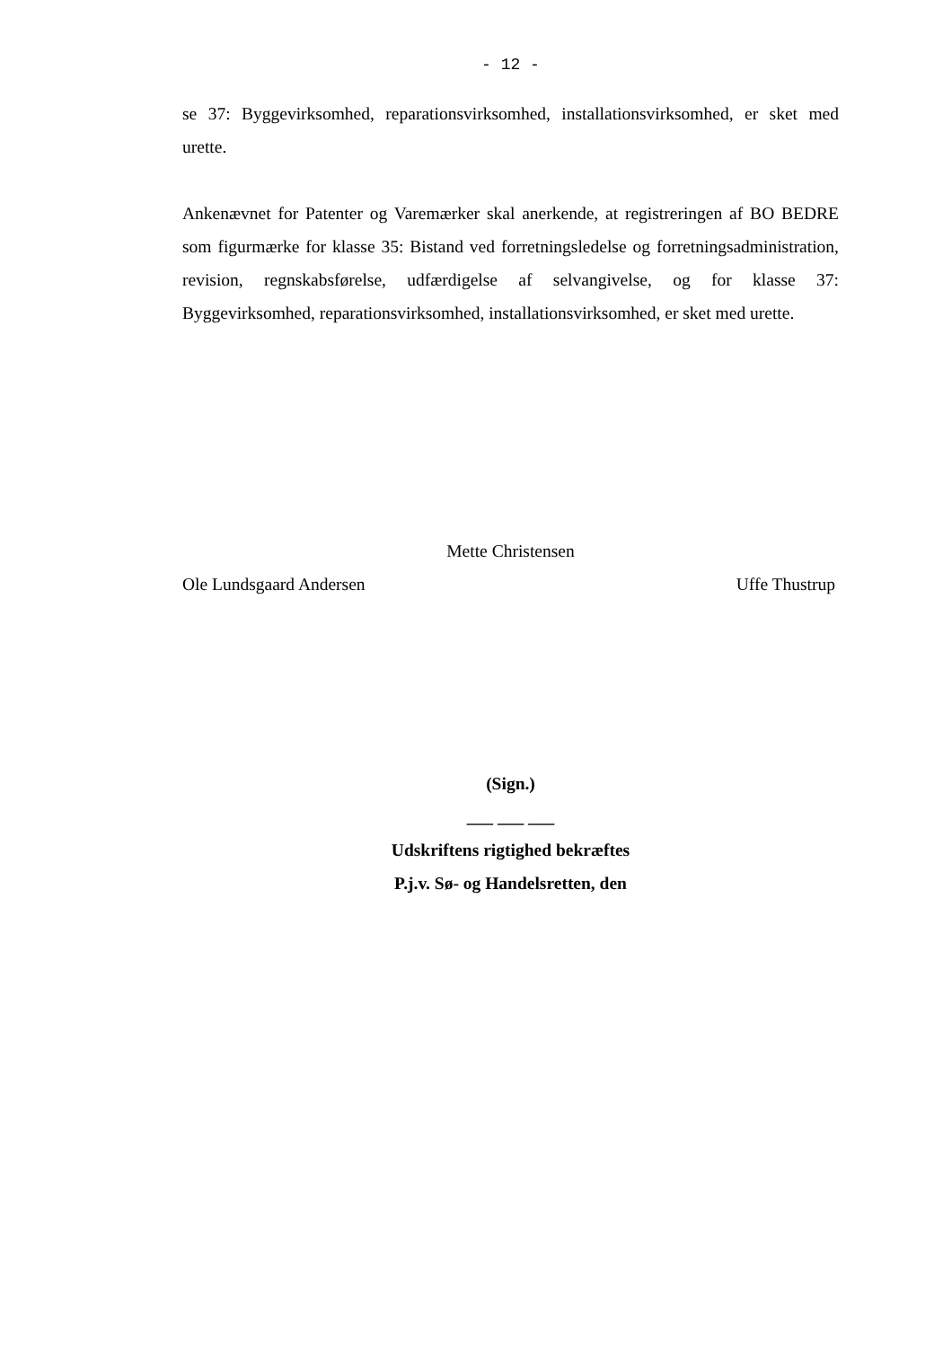- 12 -
se 37: Byggevirksomhed, reparationsvirksomhed, installationsvirksomhed, er sket med urette.
Ankenævnet for Patenter og Varemærker skal anerkende, at registreringen af BO BEDRE som figurmærke for klasse 35: Bistand ved forretningsledelse og forretningsadministration, revision, regnskabsførelse, udfærdigelse af selvangivelse, og for klasse 37: Byggevirksomhed, reparationsvirksomhed, installationsvirksomhed, er sket med urette.
Mette Christensen
Ole Lundsgaard Andersen Uffe Thustrup
(Sign.)
___ ___ ___
Udskriftens rigtighed bekræftes
P.j.v. Sø- og Handelsretten, den